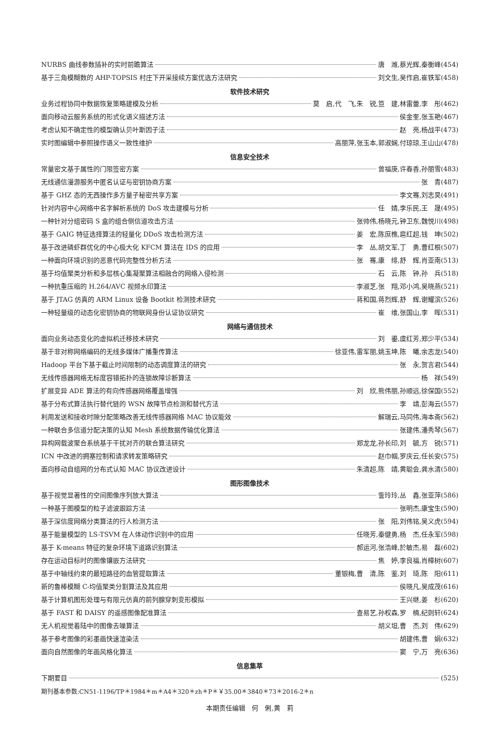NURBS 曲线参数插补的实时前瞻算法 唐　潍,蔡光辉,秦衡峰(454)
基于三角模糊数的 AHP-TOPSIS 村庄下开采接续方案优选方法研究 刘文生,吴作启,崔铁军(458)
软件技术研究
业务过程协同中数据恢复策略建模及分析 莫　启,代　飞,朱　锐,笪　建,林雷蕾,李　彤(462)
面向移动云服务系统的形式化语义描述方法 侯金奎,张玉艳(467)
考虑认知不确定性的模型确认贝叶斯因子法 赵　亮,杨战平(473)
实时图编辑中参照操作语义一致性维护 高丽萍,张玉本,郭淑娴,付琼琼,王山山(478)
信息安全技术
常量密文基于属性的门限签密方案 曾福庚,许春香,孙丽雪(483)
无线通信漫游服务中匿名认证与密钥协商方案 张　青(487)
基于 GHZ 态的无西操作多方量子秘密共享方案 李文骞,刘志昊(491)
针对内容中心网络中名字解析系统的 DoS 攻击建模与分析 任　婧,李乐民,王　晟(495)
一种针对分组密码 S 盒的组合侧信道攻击方法 张帅伟,杨晓元,钟卫东,魏悦川(498)
基于 GAIG 特征选择算法的轻量化 DDoS 攻击检测方法 姜　宏,陈庶樵,扈红超,钱　坤(502)
基于改进磷虾群优化的中心极大化 KFCM 算法在 IDS 的应用 李　丛,胡文军,丁　勇,曹红根(507)
一种面向环境识别的恶意代码完整性分析方法 张　骞,康　绯,舒　辉,肖亚南(513)
基于均值聚类分析和多层核心集凝聚算法相融合的网络入侵检测 石　云,陈　钟,孙　兵(518)
一种抗重压缩的 H.264/AVC 视频水印算法 李淑芝,张　翔,邓小鸿,吴晓燕(521)
基于 JTAG 仿真的 ARM Linux 设备 Bootkit 检测技术研究 蒋和国,蒋烈辉,舒　辉,谢耀滨(526)
一种轻量级的动态化密钥协商的物联网身份认证协议研究 崔　维,张国山,李　晖(531)
网络与通信技术
面向业务动态变化的虚拟机迁移技术研究 刘　鎏,虞红芳,郑少平(534)
基于非对称网络编码的无线多媒体广播重传算法 徐亚伟,雷军丽,姚玉坤,陈　曦,余志龙(540)
Hadoop 平台下基于截止时间限制的动态调度算法的研究 张　永,贺言君(544)
无线传感器网络无标度容错拓扑的连锁故障诊断算法 杨　祥(549)
扩展变异 ADE 算法的有向传感器网络覆盖增强 刘　欣,熊伟丽,孙顺远,徐保国(552)
基于分布式算法执行替代链的 WSN 故障节点检测和替代方法 李　靖,彭海云(557)
利用发送和接收时隙分配策略改善无线传感器网络 MAC 协议能效 解瑞云,马同伟,海本斋(562)
一种联合多信道分配决策的认知 Mesh 系统数据传输优化算法 张建伟,潘秀琴(567)
异构网载波聚合系统基于干扰对齐的联合算法研究 郑龙龙,孙长印,刘　毓,方　锐(571)
ICN 中改进的拥塞控制和请求转发策略研究 赵巾帼,罗庆云,任长安(575)
面向移动自组网的分布式认知 MAC 协议改进设计 朱清超,陈　靖,黄聪会,龚水清(580)
图形图像技术
基于视觉显著性的空间图像序列放大算法 訾玲玲,丛　鑫,张亚萍(586)
一种基于图模型的粒子滤波跟踪方法 张明杰,康宝生(590)
基于深信度网络分类算法的行人检测方法 张　阳,刘伟铭,吴义虎(594)
基于能量模型的 LS-TSVM 在人体动作识别中的应用 任晓芳,秦健勇,杨　杰,任永军(598)
基于 K-means 特征的复杂环境下道路识别算法 郝运河,张浩峰,於敏杰,易　磊(602)
存在运动目标时的图像镶嵌方法研究 焦　婷,李良福,肖樟树(607)
基于中轴线约束的最短路径的血管提取算法 董银梅,曹　清,陈　鉴,刘　琦,陈　阳(611)
新的鲁棒模糊 C-均值聚类分割算法及其应用 侯晓凡,吴成茂(616)
基于计算机图形处理与有限元仿真的前列腺穿刺变形模拟 王兴继,姜　杉(620)
基于 FAST 和 DAISY 的遥感图像配准算法 查易艺,孙权森,罗　楠,纪则轩(624)
无人机视觉着陆中的图像去噪算法 胡义坦,曹　杰,刘　伟(629)
基于参考图像的彩墨画快速渲染法 胡建伟,曹　娟(632)
面向自然图像的年画风格化算法 窦　宁,万　亮(636)
信息集萃
下期要目 (525)
期刊基本参数:CN51-1196/TP＊1984＊m＊A4＊320＊zh＊P＊￥35.00＊3840＊73＊2016-2＊n
本期责任编辑　何　俐,黄　莉